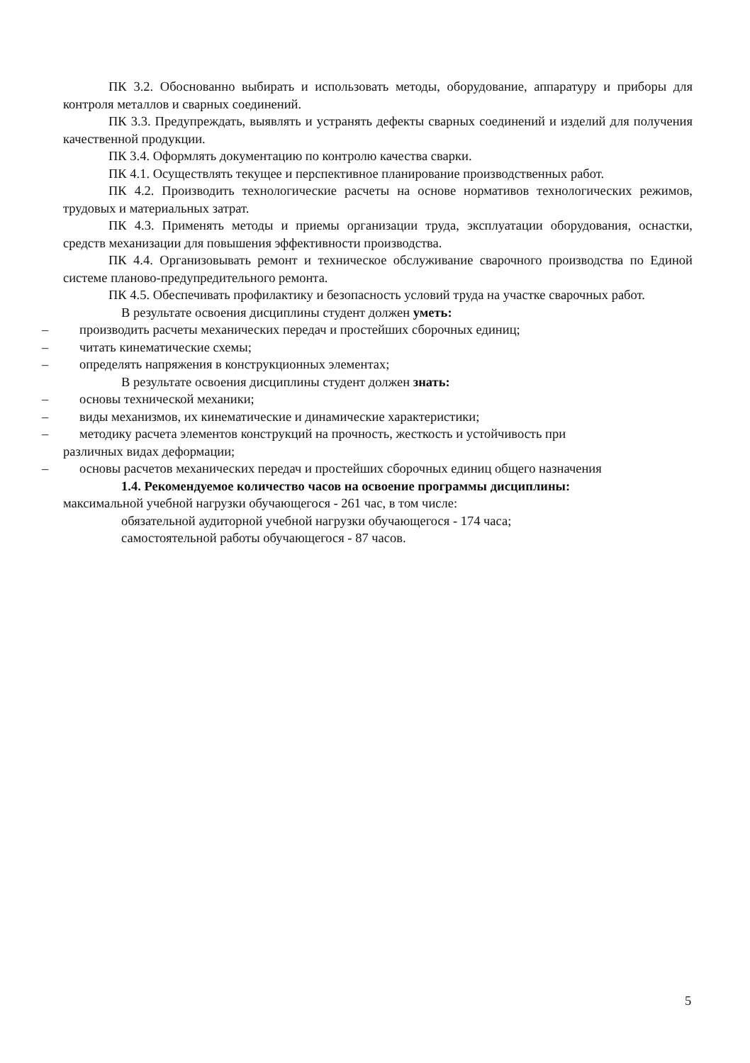ПК 3.2. Обоснованно выбирать и использовать методы, оборудование, аппаратуру и приборы для контроля металлов и сварных соединений.
ПК 3.3. Предупреждать, выявлять и устранять дефекты сварных соединений и изделий для получения качественной продукции.
ПК 3.4. Оформлять документацию по контролю качества сварки.
ПК 4.1. Осуществлять текущее и перспективное планирование производственных работ.
ПК 4.2. Производить технологические расчеты на основе нормативов технологических режимов, трудовых и материальных затрат.
ПК 4.3. Применять методы и приемы организации труда, эксплуатации оборудования, оснастки, средств механизации для повышения эффективности производства.
ПК 4.4. Организовывать ремонт и техническое обслуживание сварочного производства по Единой системе планово-предупредительного ремонта.
ПК 4.5. Обеспечивать профилактику и безопасность условий труда на участке сварочных работ.
В результате освоения дисциплины студент должен уметь:
– производить расчеты механических передач и простейших сборочных единиц;
– читать кинематические схемы;
– определять напряжения в конструкционных элементах;
В результате освоения дисциплины студент должен знать:
– основы технической механики;
– виды механизмов, их кинематические и динамические характеристики;
– методику расчета элементов конструкций на прочность, жесткость и устойчивость при
различных видах деформации;
– основы расчетов механических передач и простейших сборочных единиц общего назначения
1.4. Рекомендуемое количество часов на освоение программы дисциплины:
максимальной учебной нагрузки обучающегося - 261 час, в том числе:
обязательной аудиторной учебной нагрузки обучающегося - 174 часа;
самостоятельной работы обучающегося - 87 часов.
5